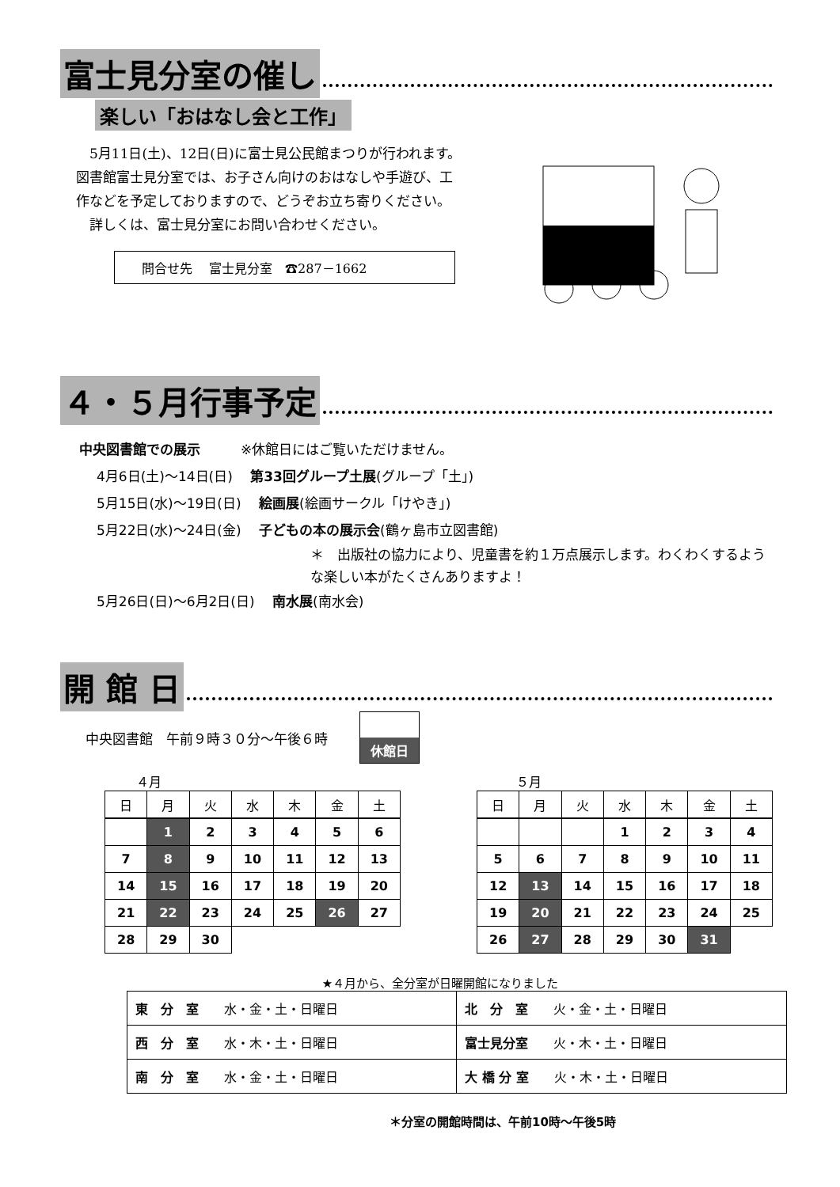富士見分室の催し
楽しい「おはなし会と工作」
　5月11日(土)、12日(日)に富士見公民館まつりが行われます。図書館富士見分室では、お子さん向けのおはなしや手遊び、工作などを予定しておりますので、どうぞお立ち寄りください。
　詳しくは、富士見分室にお問い合わせください。
問合せ先　 富士見分室　☎287－1662
４・５月行事予定
中央図書館での展示　　　※休館日にはご覧いただけません。
4月6日(土)～14日(日)　 第33回グループ土展(グループ「土」)
5月15日(水)～19日(日)　 絵画展(絵画サークル「けやき」)
5月22日(水)～24日(金)　 子どもの本の展示会(鶴ヶ島市立図書館)
＊　出版社の協力により、児童書を約１万点展示します。わくわくするような楽しい本がたくさんありますよ！
5月26日(日)～6月2日(日)　 南水展(南水会)
開 館 日
中央図書館　午前９時３０分～午後６時
休館日
４月
| 日 | 月 | 火 | 水 | 木 | 金 | 土 |
| --- | --- | --- | --- | --- | --- | --- |
| | 1 | 2 | 3 | 4 | 5 | 6 |
| 7 | 8 | 9 | 10 | 11 | 12 | 13 |
| 14 | 15 | 16 | 17 | 18 | 19 | 20 |
| 21 | 22 | 23 | 24 | 25 | 26 | 27 |
| 28 | 29 | 30 | | | | |
５月
| 日 | 月 | 火 | 水 | 木 | 金 | 土 |
| --- | --- | --- | --- | --- | --- | --- |
| | | | 1 | 2 | 3 | 4 |
| 5 | 6 | 7 | 8 | 9 | 10 | 11 |
| 12 | 13 | 14 | 15 | 16 | 17 | 18 |
| 19 | 20 | 21 | 22 | 23 | 24 | 25 |
| 26 | 27 | 28 | 29 | 30 | 31 | |
★４月から、全分室が日曜開館になりました
| 東 分 室 水・金・土・日曜日 | 北 分 室 火・金・土・日曜日 |
| 西 分 室 水・木・土・日曜日 | 富士見分室 火・木・土・日曜日 |
| 南 分 室 水・金・土・日曜日 | 大 橋 分 室 火・木・土・日曜日 |
＊分室の開館時間は、午前10時～午後5時